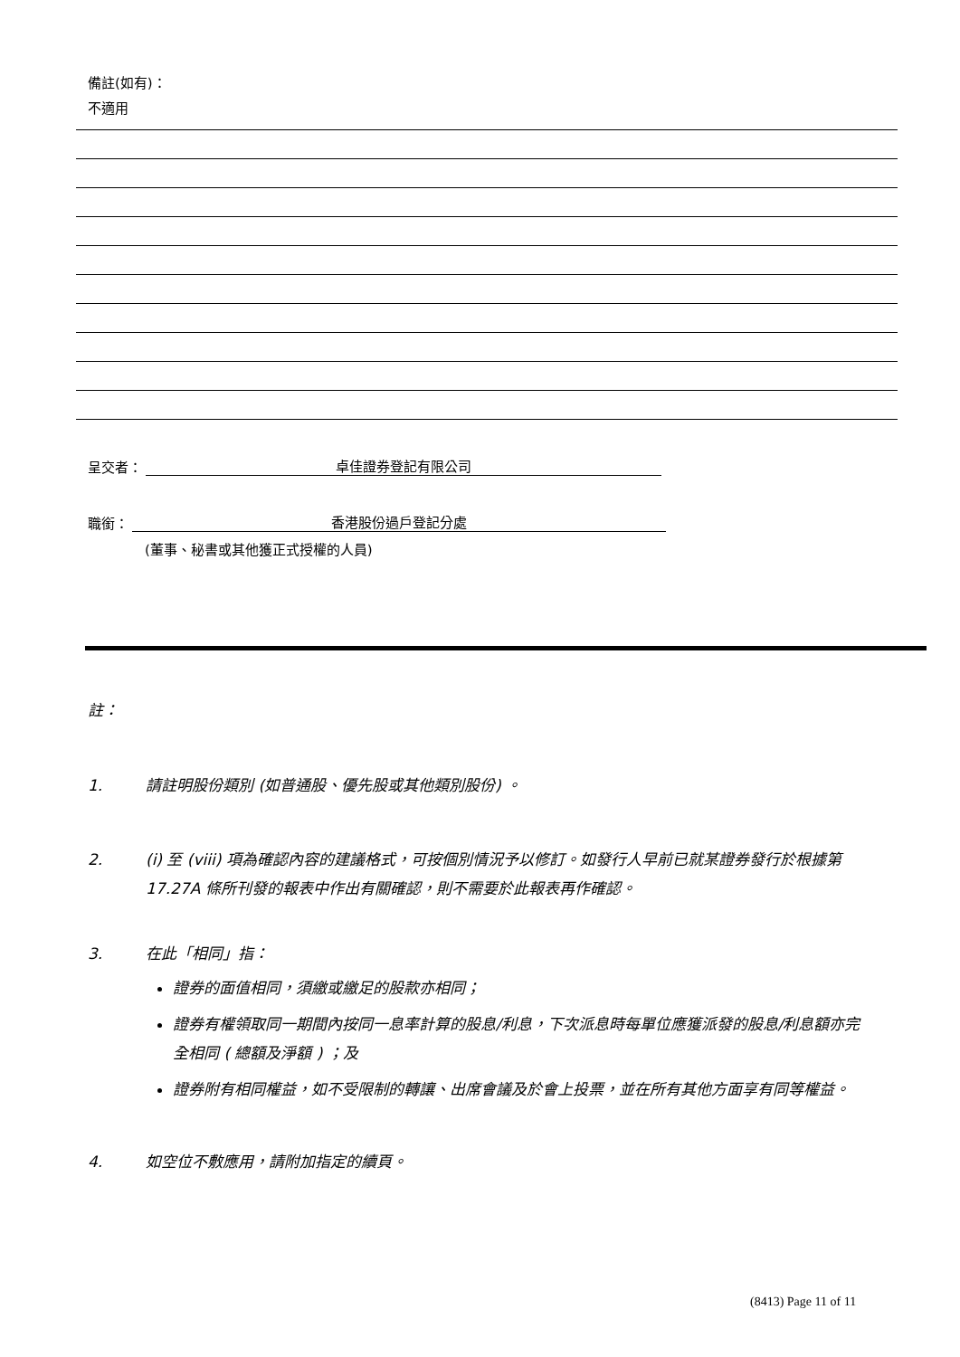備註(如有)：
不適用
呈交者： 卓佳證券登記有限公司
職銜： 香港股份過戶登記分處
(董事、秘書或其他獲正式授權的人員)
註：
1. 請註明股份類別 (如普通股、優先股或其他類別股份) 。
2. (i) 至 (viii) 項為確認內容的建議格式，可按個別情況予以修訂。如發行人早前已就某證券發行於根據第 17.27A 條所刊發的報表中作出有關確認，則不需要於此報表再作確認。
3. 在此「相同」指：
證券的面值相同，須繳或繳足的股款亦相同；
證券有權領取同一期間內按同一息率計算的股息/利息，下次派息時每單位應獲派發的股息/利息額亦完全相同 ( 總額及淨額 ) ；及
證券附有相同權益，如不受限制的轉讓、出席會議及於會上投票，並在所有其他方面享有同等權益。
4. 如空位不敷應用，請附加指定的續頁。
(8413) Page 11 of 11